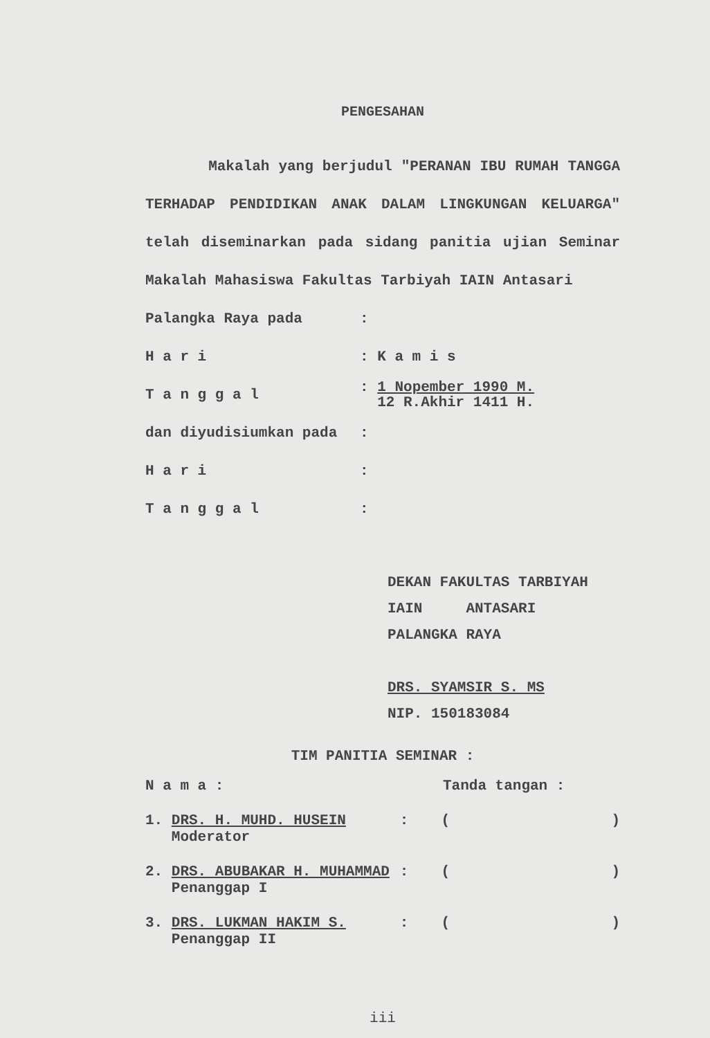PENGESAHAN
Makalah yang berjudul "PERANAN IBU RUMAH TANGGA TERHADAP PENDIDIKAN ANAK DALAM LINGKUNGAN KELUARGA" telah diseminarkan pada sidang panitia ujian Seminar Makalah Mahasiswa Fakultas Tarbiyah IAIN Antasari
Palangka Raya pada:
H a r i: K a m i s
T a n g g a l: 1 Nopember 1990 M.
12 R.Akhir 1411 H.
dan diyudisiumkan pada:
H a r i:
T a n g g a l:
DEKAN FAKULTAS TARBIYAH
IAIN ANTASARI
PALANGKA RAYA
DRS. SYAMSIR S. MS
NIP. 150183084
TIM PANITIA SEMINAR :
N a m a : Tanda tangan :
1. DRS. H. MUHD. HUSEIN
Moderator: ()
2. DRS. ABUBAKAR H. MUHAMMAD
Penanggap I: ()
3. DRS. LUKMAN HAKIM S.
Penanggap II: ()
iii